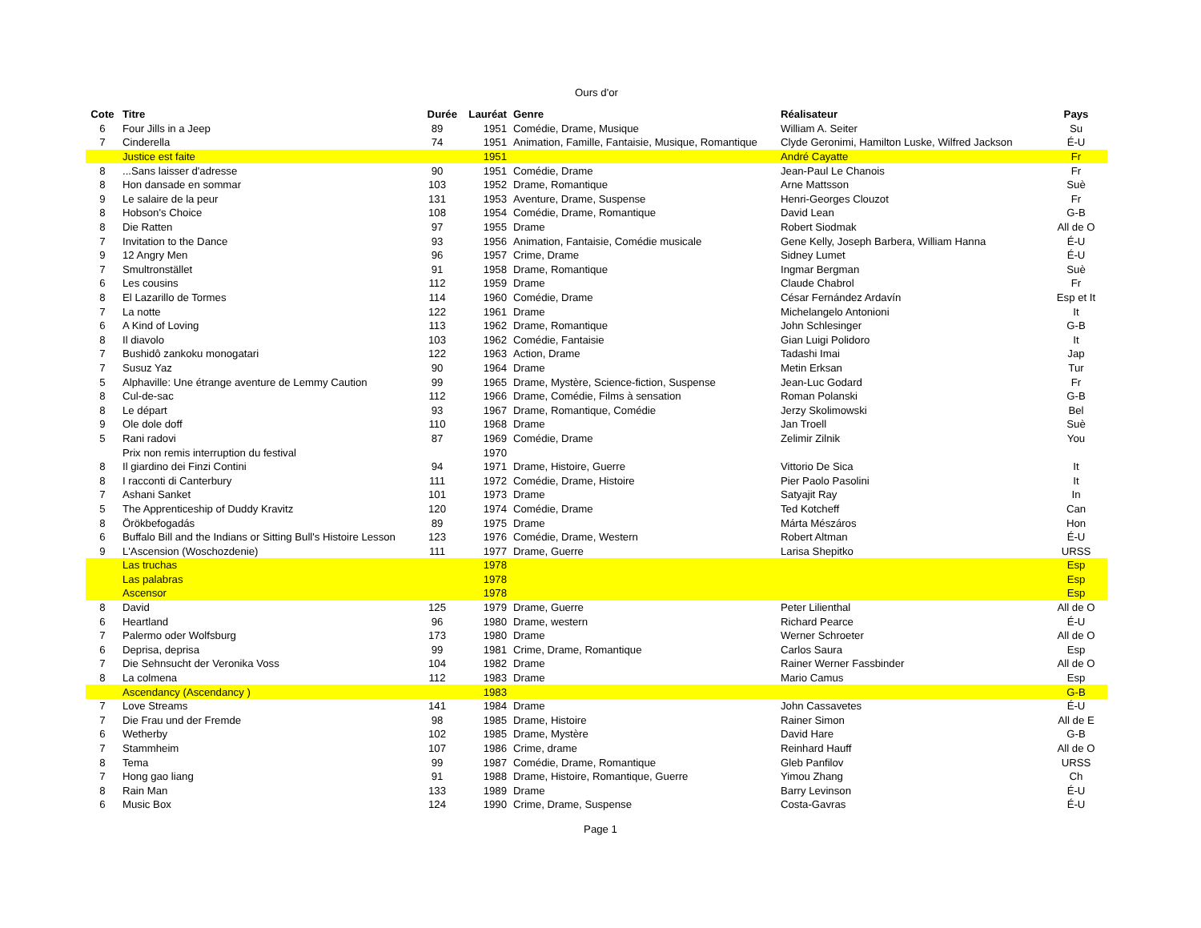Ours d'or
| Cote | Titre | Durée | Lauréat | Genre | Réalisateur | Pays |
| --- | --- | --- | --- | --- | --- | --- |
| 6 | Four Jills in a Jeep | 89 | 1951 | Comédie, Drame, Musique | William A. Seiter | Su |
| 7 | Cinderella | 74 | 1951 | Animation, Famille, Fantaisie, Musique, Romantique | Clyde Geronimi, Hamilton Luske, Wilfred Jackson | É-U |
| | Justice est faite | | 1951 | | André Cayatte | Fr |
| 8 | ...Sans laisser d'adresse | 90 | 1951 | Comédie, Drame | Jean-Paul Le Chanois | Fr |
| 8 | Hon dansade en sommar | 103 | 1952 | Drame, Romantique | Arne Mattsson | Suè |
| 9 | Le salaire de la peur | 131 | 1953 | Aventure, Drame, Suspense | Henri-Georges Clouzot | Fr |
| 8 | Hobson's Choice | 108 | 1954 | Comédie, Drame, Romantique | David Lean | G-B |
| 8 | Die Ratten | 97 | 1955 | Drame | Robert Siodmak | All de O |
| 7 | Invitation to the Dance | 93 | 1956 | Animation, Fantaisie, Comédie musicale | Gene Kelly, Joseph Barbera, William Hanna | É-U |
| 9 | 12 Angry Men | 96 | 1957 | Crime, Drame | Sidney Lumet | É-U |
| 7 | Smultronstället | 91 | 1958 | Drame, Romantique | Ingmar Bergman | Suè |
| 6 | Les cousins | 112 | 1959 | Drame | Claude Chabrol | Fr |
| 8 | El Lazarillo de Tormes | 114 | 1960 | Comédie, Drame | César Fernández Ardavín | Esp et It |
| 7 | La notte | 122 | 1961 | Drame | Michelangelo Antonioni | It |
| 6 | A Kind of Loving | 113 | 1962 | Drame, Romantique | John Schlesinger | G-B |
| 8 | Il diavolo | 103 | 1962 | Comédie, Fantaisie | Gian Luigi Polidoro | It |
| 7 | Bushidô zankoku monogatari | 122 | 1963 | Action, Drame | Tadashi Imai | Jap |
| 7 | Susuz Yaz | 90 | 1964 | Drame | Metin Erksan | Tur |
| 5 | Alphaville: Une étrange aventure de Lemmy Caution | 99 | 1965 | Drame, Mystère, Science-fiction, Suspense | Jean-Luc Godard | Fr |
| 8 | Cul-de-sac | 112 | 1966 | Drame, Comédie, Films à sensation | Roman Polanski | G-B |
| 8 | Le départ | 93 | 1967 | Drame, Romantique, Comédie | Jerzy Skolimowski | Bel |
| 9 | Ole dole doff | 110 | 1968 | Drame | Jan Troell | Suè |
| 5 | Rani radovi | 87 | 1969 | Comédie, Drame | Zelimir Zilnik | You |
| | Prix non remis interruption du festival | | 1970 | | | |
| 8 | Il giardino dei Finzi Contini | 94 | 1971 | Drame, Histoire, Guerre | Vittorio De Sica | It |
| 8 | I racconti di Canterbury | 111 | 1972 | Comédie, Drame, Histoire | Pier Paolo Pasolini | It |
| 7 | Ashani Sanket | 101 | 1973 | Drame | Satyajit Ray | In |
| 5 | The Apprenticeship of Duddy Kravitz | 120 | 1974 | Comédie, Drame | Ted Kotcheff | Can |
| 8 | Örökbefogadás | 89 | 1975 | Drame | Márta Mészáros | Hon |
| 6 | Buffalo Bill and the Indians or Sitting Bull's Histoire Lesson | 123 | 1976 | Comédie, Drame, Western | Robert Altman | É-U |
| 9 | L'Ascension (Woschozdenie) | 111 | 1977 | Drame, Guerre | Larisa Shepitko | URSS |
| | Las truchas | | 1978 | | | Esp |
| | Las palabras | | 1978 | | | Esp |
| | Ascensor | | 1978 | | | Esp |
| 8 | David | 125 | 1979 | Drame, Guerre | Peter Lilienthal | All de O |
| 6 | Heartland | 96 | 1980 | Drame, western | Richard Pearce | É-U |
| 7 | Palermo oder Wolfsburg | 173 | 1980 | Drame | Werner Schroeter | All de O |
| 6 | Deprisa, deprisa | 99 | 1981 | Crime, Drame, Romantique | Carlos Saura | Esp |
| 7 | Die Sehnsucht der Veronika Voss | 104 | 1982 | Drame | Rainer Werner Fassbinder | All de O |
| 8 | La colmena | 112 | 1983 | Drame | Mario Camus | Esp |
| | Ascendancy (Ascendancy ) | | 1983 | | | G-B |
| 7 | Love Streams | 141 | 1984 | Drame | John Cassavetes | É-U |
| 7 | Die Frau und der Fremde | 98 | 1985 | Drame, Histoire | Rainer Simon | All de E |
| 6 | Wetherby | 102 | 1985 | Drame, Mystère | David Hare | G-B |
| 7 | Stammheim | 107 | 1986 | Crime, drame | Reinhard Hauff | All de O |
| 8 | Tema | 99 | 1987 | Comédie, Drame, Romantique | Gleb Panfilov | URSS |
| 7 | Hong gao liang | 91 | 1988 | Drame, Histoire, Romantique, Guerre | Yimou Zhang | Ch |
| 8 | Rain Man | 133 | 1989 | Drame | Barry Levinson | É-U |
| 6 | Music Box | 124 | 1990 | Crime, Drame, Suspense | Costa-Gavras | É-U |
Page 1